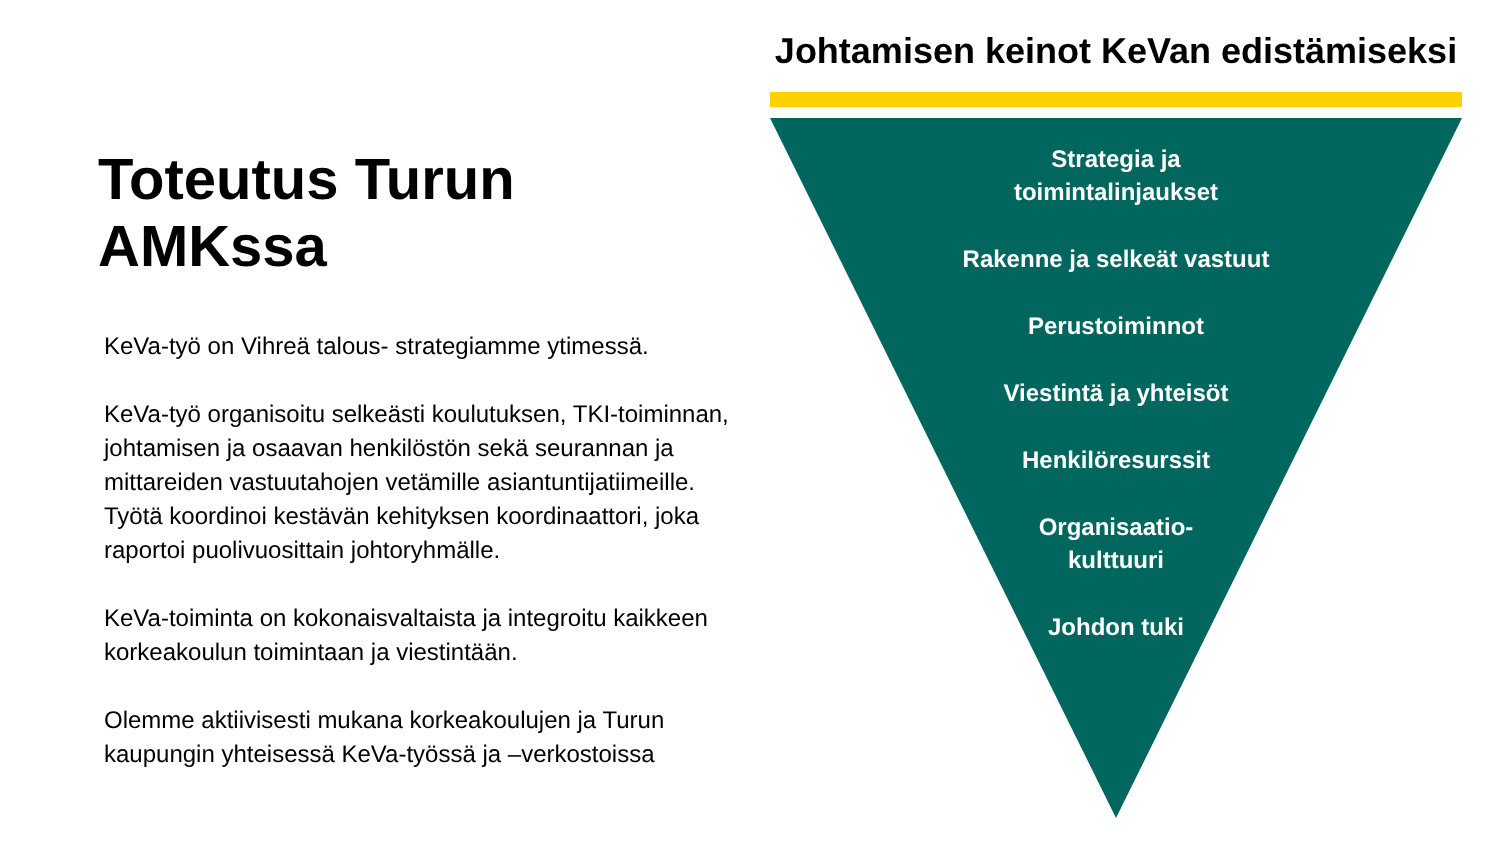Toteutus Turun AMKssa
KeVa-työ on Vihreä talous- strategiamme ytimessä.
KeVa-työ organisoitu selkeästi koulutuksen, TKI-toiminnan, johtamisen ja osaavan henkilöstön sekä seurannan ja mittareiden vastuutahojen vetämille asiantuntijatiimeille. Työtä koordinoi kestävän kehityksen koordinaattori, joka raportoi puolivuosittain johtoryhmälle.
KeVa-toiminta on kokonaisvaltaista ja integroitu kaikkeen korkeakoulun toimintaan ja viestintään.
Olemme aktiivisesti mukana korkeakoulujen ja Turun kaupungin yhteisessä KeVa-työssä ja –verkostoissa
Johtamisen keinot KeVan edistämiseksi
Strategia ja
toimintalinjaukset
Rakenne ja selkeät vastuut
Perustoiminnot
Viestintä ja yhteisöt
Henkilöresurssit
Organisaatio-
kulttuuri
Johdon tuki